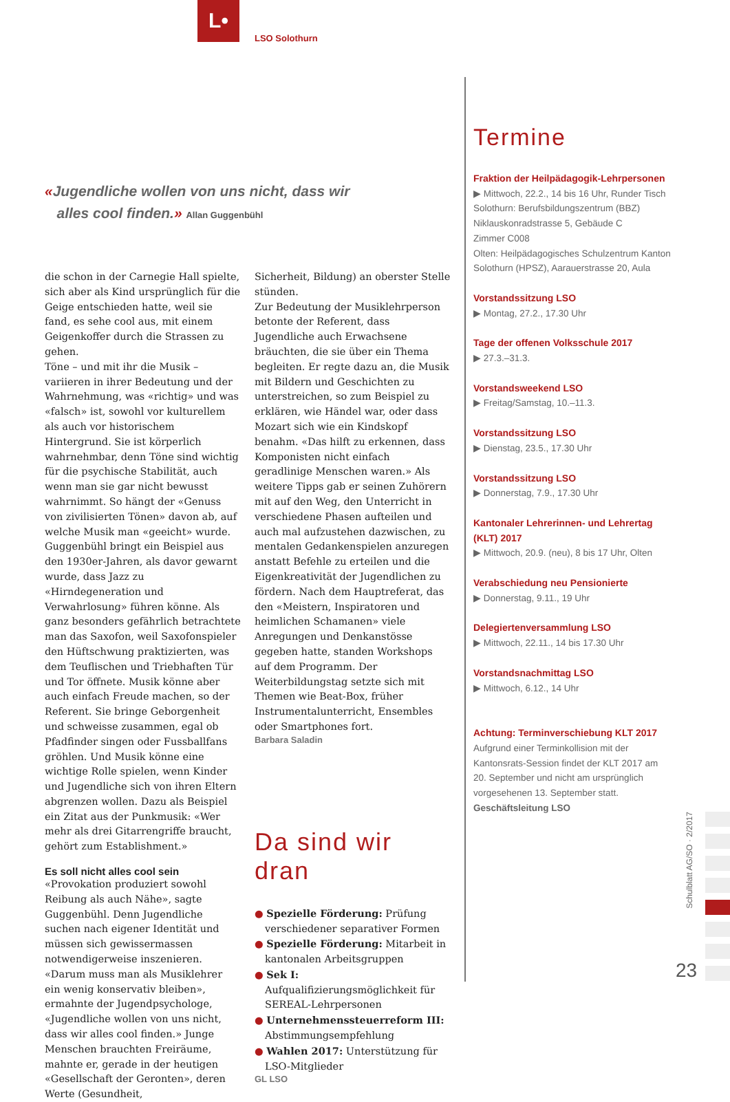L•
LSO Solothurn
«Jugendliche wollen von uns nicht, dass wir
alles cool finden.» Allan Guggenbühl
die schon in der Carnegie Hall spielte, sich aber als Kind ursprünglich für die Geige entschieden hatte, weil sie fand, es sehe cool aus, mit einem Geigenkoffer durch die Strassen zu gehen.
Töne – und mit ihr die Musik – variieren in ihrer Bedeutung und der Wahrnehmung, was «richtig» und was «falsch» ist, sowohl vor kulturellem als auch vor historischem Hintergrund. Sie ist körperlich wahrnehmbar, denn Töne sind wichtig für die psychische Stabilität, auch wenn man sie gar nicht bewusst wahrnimmt. So hängt der «Genuss von zivilisierten Tönen» davon ab, auf welche Musik man «geeicht» wurde. Guggenbühl bringt ein Beispiel aus den 1930er-Jahren, als davor gewarnt wurde, dass Jazz zu «Hirndegeneration und Verwahrlosung» führen könne. Als ganz besonders gefährlich betrachtete man das Saxofon, weil Saxofonspieler den Hüftschwung praktizierten, was dem Teuflischen und Triebhaften Tür und Tor öffnete. Musik könne aber auch einfach Freude machen, so der Referent. Sie bringe Geborgenheit und schweisse zusammen, egal ob Pfadfinder singen oder Fussballfans gröhlen. Und Musik könne eine wichtige Rolle spielen, wenn Kinder und Jugendliche sich von ihren Eltern abgrenzen wollen. Dazu als Beispiel ein Zitat aus der Punkmusik: «Wer mehr als drei Gitarrengriffe braucht, gehört zum Establishment.»
Es soll nicht alles cool sein
«Provokation produziert sowohl Reibung als auch Nähe», sagte Guggenbühl. Denn Jugendliche suchen nach eigener Identität und müssen sich gewissermassen notwendigerweise inszenieren. «Darum muss man als Musiklehrer ein wenig konservativ bleiben», ermahnte der Jugendpsychologe, «Jugendliche wollen von uns nicht, dass wir alles cool finden.» Junge Menschen brauchten Freiräume, mahnte er, gerade in der heutigen «Gesellschaft der Geronten», deren Werte (Gesundheit,
Sicherheit, Bildung) an oberster Stelle stünden.
Zur Bedeutung der Musiklehrperson betonte der Referent, dass Jugendliche auch Erwachsene bräuchten, die sie über ein Thema begleiten. Er regte dazu an, die Musik mit Bildern und Geschichten zu unterstreichen, so zum Beispiel zu erklären, wie Händel war, oder dass Mozart sich wie ein Kindskopf benahm. «Das hilft zu erkennen, dass Komponisten nicht einfach geradlinige Menschen waren.» Als weitere Tipps gab er seinen Zuhörern mit auf den Weg, den Unterricht in verschiedene Phasen aufteilen und auch mal aufzustehen dazwischen, zu mentalen Gedankenspielen anzuregen anstatt Befehle zu erteilen und die Eigenkreativität der Jugendlichen zu fördern. Nach dem Hauptreferat, das den «Meistern, Inspiratoren und heimlichen Schamanen» viele Anregungen und Denkanstösse gegeben hatte, standen Workshops auf dem Programm. Der Weiterbildungstag setzte sich mit Themen wie Beat-Box, früher Instrumentalunterricht, Ensembles oder Smartphones fort.
Barbara Saladin
Da sind wir dran
● Spezielle Förderung: Prüfung verschiedener separativer Formen
● Spezielle Förderung: Mitarbeit in kantonalen Arbeitsgruppen
● Sek I: Aufqualifizierungsmöglichkeit für SEREAL-Lehrpersonen
● Unternehmenssteuerreform III: Abstimmungsempfehlung
● Wahlen 2017: Unterstützung für LSO-Mitglieder
GL LSO
Termine
Fraktion der Heilpädagogik-Lehrpersonen
▶ Mittwoch, 22.2., 14 bis 16 Uhr, Runder Tisch
Solothurn: Berufsbildungszentrum (BBZ) Niklauskonradstrasse 5, Gebäude C
Zimmer C008
Olten: Heilpädagogisches Schulzentrum Kanton Solothurn (HPSZ), Aarauerstrasse 20, Aula
Vorstandssitzung LSO
▶ Montag, 27.2., 17.30 Uhr
Tage der offenen Volksschule 2017
▶ 27.3.–31.3.
Vorstandsweekend LSO
▶ Freitag/Samstag, 10.–11.3.
Vorstandssitzung LSO
▶ Dienstag, 23.5., 17.30 Uhr
Vorstandssitzung LSO
▶ Donnerstag, 7.9., 17.30 Uhr
Kantonaler Lehrerinnen- und Lehrertag (KLT) 2017
▶ Mittwoch, 20.9. (neu), 8 bis 17 Uhr, Olten
Verabschiedung neu Pensionierte
▶ Donnerstag, 9.11., 19 Uhr
Delegiertenversammlung LSO
▶ Mittwoch, 22.11., 14 bis 17.30 Uhr
Vorstandsnachmittag LSO
▶ Mittwoch, 6.12., 14 Uhr
Achtung: Terminverschiebung KLT 2017
Aufgrund einer Terminkollision mit der Kantonsrats-Session findet der KLT 2017 am 20. September und nicht am ursprünglich vorgesehenen 13. September statt.
Geschäftsleitung LSO
Schulblatt AG/SO · 2/2017
23